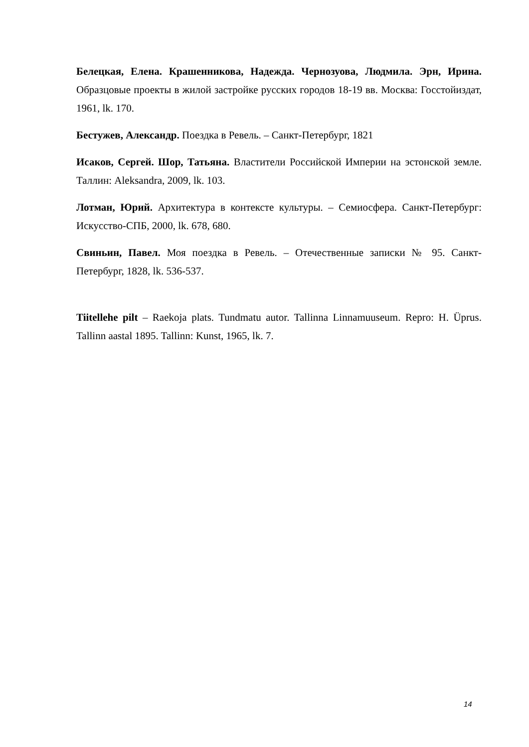Белецкая, Елена. Крашенникова, Надежда. Чернозуова, Людмила. Эрн, Ирина. Образцовые проекты в жилой застройке русских городов 18-19 вв. Москва: Госстойиздат, 1961, lk. 170.
Бестужев, Александр. Поездка в Ревель. – Санкт-Петербург, 1821
Исаков, Сергей. Шор, Татьяна. Властители Российской Империи на эстонской земле. Таллин: Aleksandra, 2009, lk. 103.
Лотман, Юрий. Архитектура в контексте культуры. – Семиосфера. Санкт-Петербург: Искусство-СПБ, 2000, lk. 678, 680.
Свиньин, Павел. Моя поездка в Ревель. – Отечественные записки № 95. Санкт-Петербург, 1828, lk. 536-537.
Tiitellehe pilt – Raekoja plats. Tundmatu autor. Tallinna Linnamuuseum. Repro: H. Üprus. Tallinn aastal 1895. Tallinn: Kunst, 1965, lk. 7.
14